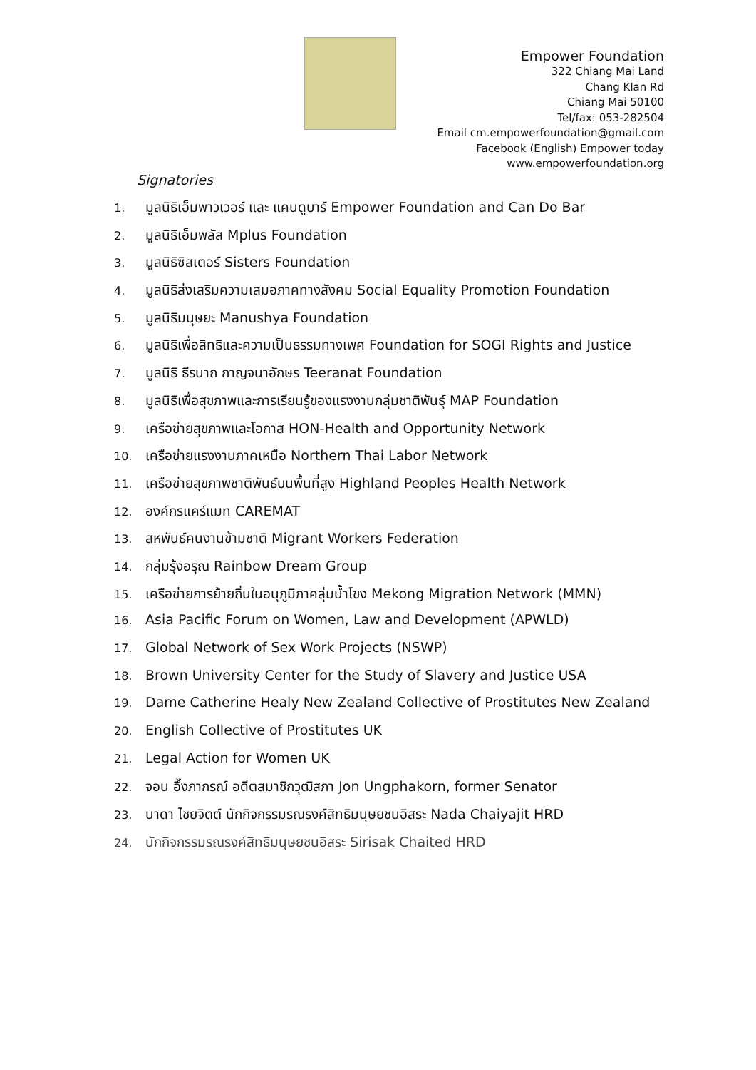Empower Foundation
322 Chiang Mai Land
Chang Klan Rd
Chiang Mai 50100
Tel/fax: 053-282504
Email cm.empowerfoundation@gmail.com
Facebook (English) Empower today
www.empowerfoundation.org
Signatories
1. มูลนิธิเอ็มพาวเวอร์ และ แคนดูบาร์ Empower Foundation and Can Do Bar
2. มูลนิธิเอ็มพลัส Mplus Foundation
3. มูลนิธิซิสเตอร์ Sisters Foundation
4. มูลนิธิส่งเสริมความเสมอภาคทางสังคม Social Equality Promotion Foundation
5. มูลนิธิมนุษยะ Manushya Foundation
6. มูลนิธิเพื่อสิทธิและความเป็นธรรมทางเพศ Foundation for SOGI Rights and Justice
7. มูลนิธิ ธีรนาถ กาญจนาอักษร Teeranat Foundation
8. มูลนิธิเพื่อสุขภาพและการเรียนรู้ของแรงงานกลุ่มชาติพันธุ์ MAP Foundation
9. เครือข่ายสุขภาพและโอกาส HON-Health and Opportunity Network
10. เครือข่ายแรงงานภาคเหนือ Northern Thai Labor Network
11. เครือข่ายสุขภาพชาติพันธ์บนพื้นที่สูง Highland Peoples Health Network
12. องค์กรแคร์แมท CAREMAT
13. สหพันธ์คนงานข้ามชาติ Migrant Workers Federation
14. กลุ่มรุ้งอรุณ Rainbow Dream Group
15. เครือข่ายการย้ายถิ่นในอนุภูมิภาคลุ่มน้ำโขง Mekong Migration Network (MMN)
16. Asia Pacific Forum on Women, Law and Development (APWLD)
17. Global Network of Sex Work Projects (NSWP)
18. Brown University Center for the Study of Slavery and Justice USA
19. Dame Catherine Healy New Zealand Collective of Prostitutes New Zealand
20. English Collective of Prostitutes UK
21. Legal Action for Women UK
22. จอน อึ๊งภากรณ์ อดีตสมาชิกวุฒิสภา Jon Ungphakorn, former Senator
23. นาดา ไชยจิตต์ นักกิจกรรมรณรงค์สิทธิมนุษยชนอิสระ Nada Chaiyajit HRD
24. นักกิจกรรมรณรงค์สิทธิมนุษยชนอิสระ Sirisak Chaited HRD